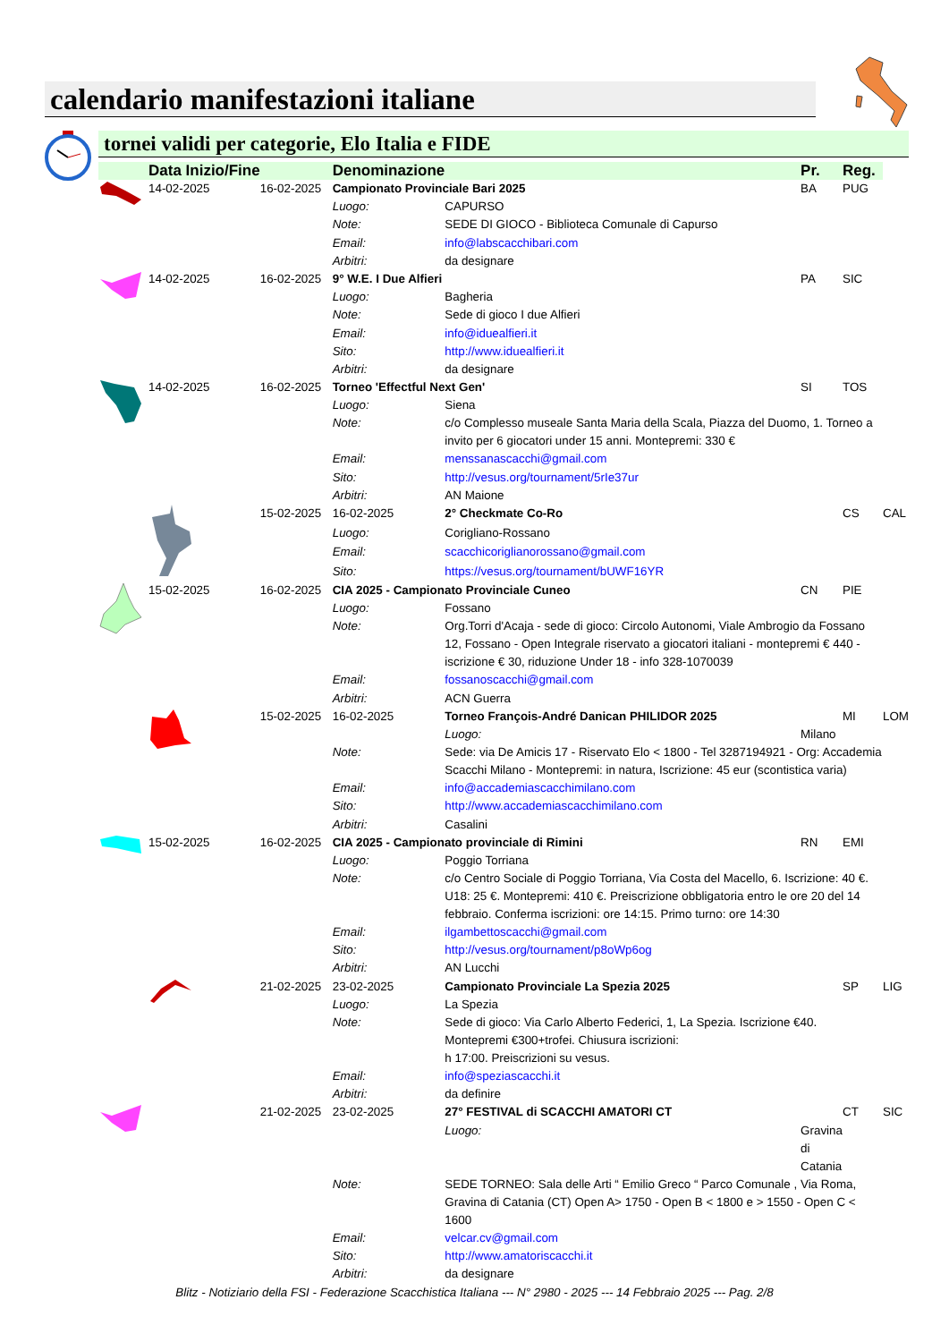calendario manifestazioni italiane
tornei validi per categorie, Elo Italia e FIDE
| | Data Inizio/Fine | | Denominazione | | Pr. | Reg. | |
| --- | --- | --- | --- | --- | --- | --- | --- |
| | 14-02-2025 | 16-02-2025 | Campionato Provinciale Bari 2025 | | BA | PUG | |
| | | | Luogo: | CAPURSO | | | |
| | | | Note: | SEDE DI GIOCO - Biblioteca Comunale di Capurso | | | |
| | | | Email: | info@labscacchibari.com | | | |
| | | | Arbitri: | da designare | | | |
| | 14-02-2025 | 16-02-2025 | 9° W.E. I Due Alfieri | | PA | SIC | |
| | | | Luogo: | Bagheria | | | |
| | | | Note: | Sede di gioco I due Alfieri | | | |
| | | | Email: | info@iduealfieri.it | | | |
| | | | Sito: | http://www.iduealfieri.it | | | |
| | | | Arbitri: | da designare | | | |
| | 14-02-2025 | 16-02-2025 | Torneo 'Effectful Next Gen' | | SI | TOS | |
| | | | Luogo: | Siena | | | |
| | | | Note: | c/o Complesso museale Santa Maria della Scala, Piazza del Duomo, 1. Torneo a invito per 6 giocatori under 15 anni. Montepremi: 330 € | | | |
| | | | Email: | menssanascacchi@gmail.com | | | |
| | | | Sito: | http://vesus.org/tournament/5rIe37ur | | | |
| | | | Arbitri: | AN Maione | | | |
| | | 15-02-2025 | 16-02-2025 | 2° Checkmate Co-Ro | | CS | CAL |
| | | | Luogo: | Corigliano-Rossano | | | |
| | | | Email: | scacchicoriglianorossano@gmail.com | | | |
| | | | Sito: | https://vesus.org/tournament/bUWF16YR | | | |
| | 15-02-2025 | 16-02-2025 | CIA 2025 - Campionato Provinciale Cuneo | | CN | PIE | |
| | | | Luogo: | Fossano | | | |
| | | | Note: | Org.Torri d'Acaja - sede di gioco: Circolo Autonomi, Viale Ambrogio da Fossano 12, Fossano - Open Integrale riservato a giocatori italiani - montepremi € 440 - iscrizione € 30, riduzione Under 18 - info 328-1070039 | | | |
| | | | Email: | fossanoscacchi@gmail.com | | | |
| | | | Arbitri: | ACN Guerra | | | |
| | | 15-02-2025 | 16-02-2025 | Torneo François-André Danican PHILIDOR 2025 | | MI | LOM |
| | | | | Luogo: | Milano | | |
| | | | Note: | Sede: via De Amicis 17 - Riservato Elo < 1800 - Tel 3287194921 - Org: Accademia Scacchi Milano - Montepremi: in natura, Iscrizione: 45 eur (scontistica varia) | | | |
| | | | Email: | info@accademiascacchimilano.com | | | |
| | | | Sito: | http://www.accademiascacchimilano.com | | | |
| | | | Arbitri: | Casalini | | | |
| | 15-02-2025 | 16-02-2025 | CIA 2025 - Campionato provinciale di Rimini | | RN | EMI | |
| | | | Luogo: | Poggio Torriana | | | |
| | | | Note: | c/o Centro Sociale di Poggio Torriana, Via Costa del Macello, 6. Iscrizione: 40 €. U18: 25 €. Montepremi: 410 €. Preiscrizione obbligatoria entro le ore 20 del 14 febbraio. Conferma iscrizioni: ore 14:15. Primo turno: ore 14:30 | | | |
| | | | Email: | ilgambettoscacchi@gmail.com | | | |
| | | | Sito: | http://vesus.org/tournament/p8oWp6og | | | |
| | | | Arbitri: | AN Lucchi | | | |
| | | 21-02-2025 | 23-02-2025 | Campionato Provinciale La Spezia 2025 | | SP | LIG |
| | | | Luogo: | La Spezia | | | |
| | | | Note: | Sede di gioco: Via Carlo Alberto Federici, 1, La Spezia. Iscrizione €40. Montepremi €300+trofei. Chiusura iscrizioni: h 17:00. Preiscrizioni su vesus. | | | |
| | | | Email: | info@speziascacchi.it | | | |
| | | | Arbitri: | da definire | | | |
| | | 21-02-2025 | 23-02-2025 | 27° FESTIVAL di SCACCHI AMATORI CT | | CT | SIC |
| | | | | Luogo: | Gravina di Catania | | |
| | | | Note: | SEDE TORNEO: Sala delle Arti “ Emilio Greco “ Parco Comunale , Via Roma, Gravina di Catania (CT) Open A> 1750 - Open B < 1800 e > 1550 - Open C < 1600 | | | |
| | | | Email: | velcar.cv@gmail.com | | | |
| | | | Sito: | http://www.amatoriscacchi.it | | | |
| | | | Arbitri: | da designare | | | |
Blitz - Notiziario della FSI - Federazione Scacchistica Italiana --- N° 2980 - 2025 --- 14 Febbraio 2025 --- Pag. 2/8